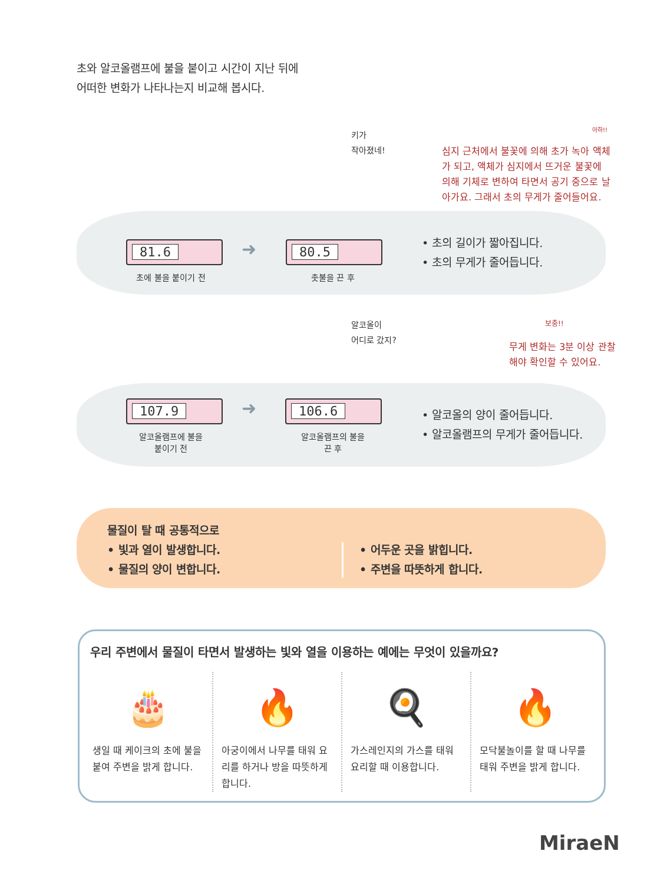초와 알코올램프에 불을 붙이고 시간이 지난 뒤에
어떠한 변화가 나타나는지 비교해 봅시다.
81.6 80.5
➜
초에 불을 붙이기 전 촛불을 끈 후
키가
작아졌네!
심지 근처에서 불꽃에 의해 초가 녹아 액체가 되고, 액체가 심지에서 뜨거운 불꽃에 의해 기체로 변하여 타면서 공기 중으로 날아가요. 그래서 초의 무게가 줄어들어요.
아하!!
• 초의 길이가 짧아집니다.
• 초의 무게가 줄어듭니다.
107.9 106.6
➜
알코올램프에 불을
붙이기 전
알코올램프의 불을
끈 후
알코올이
어디로 갔지?
보충!!
무게 변화는 3분 이상 관찰
해야 확인할 수 있어요.
• 알코올의 양이 줄어듭니다.
• 알코올램프의 무게가 줄어듭니다.
물질이 탈 때 공통적으로
• 빛과 열이 발생합니다.
• 물질의 양이 변합니다.
• 어두운 곳을 밝힙니다.
• 주변을 따뜻하게 합니다.
우리 주변에서 물질이 타면서 발생하는 빛와 열을 이용하는 예에는 무엇이 있을까요?
🎂
생일 때 케이크의 초에 불을 붙여 주변을 밝게 합니다.
🔥
아궁이에서 나무를 태워 요리를 하거나 방을 따뜻하게 합니다.
🍳
가스레인지의 가스를 태워 요리할 때 이용합니다.
🔥
모닥불놀이를 할 때 나무를 태워 주변을 밝게 합니다.
MiraeN